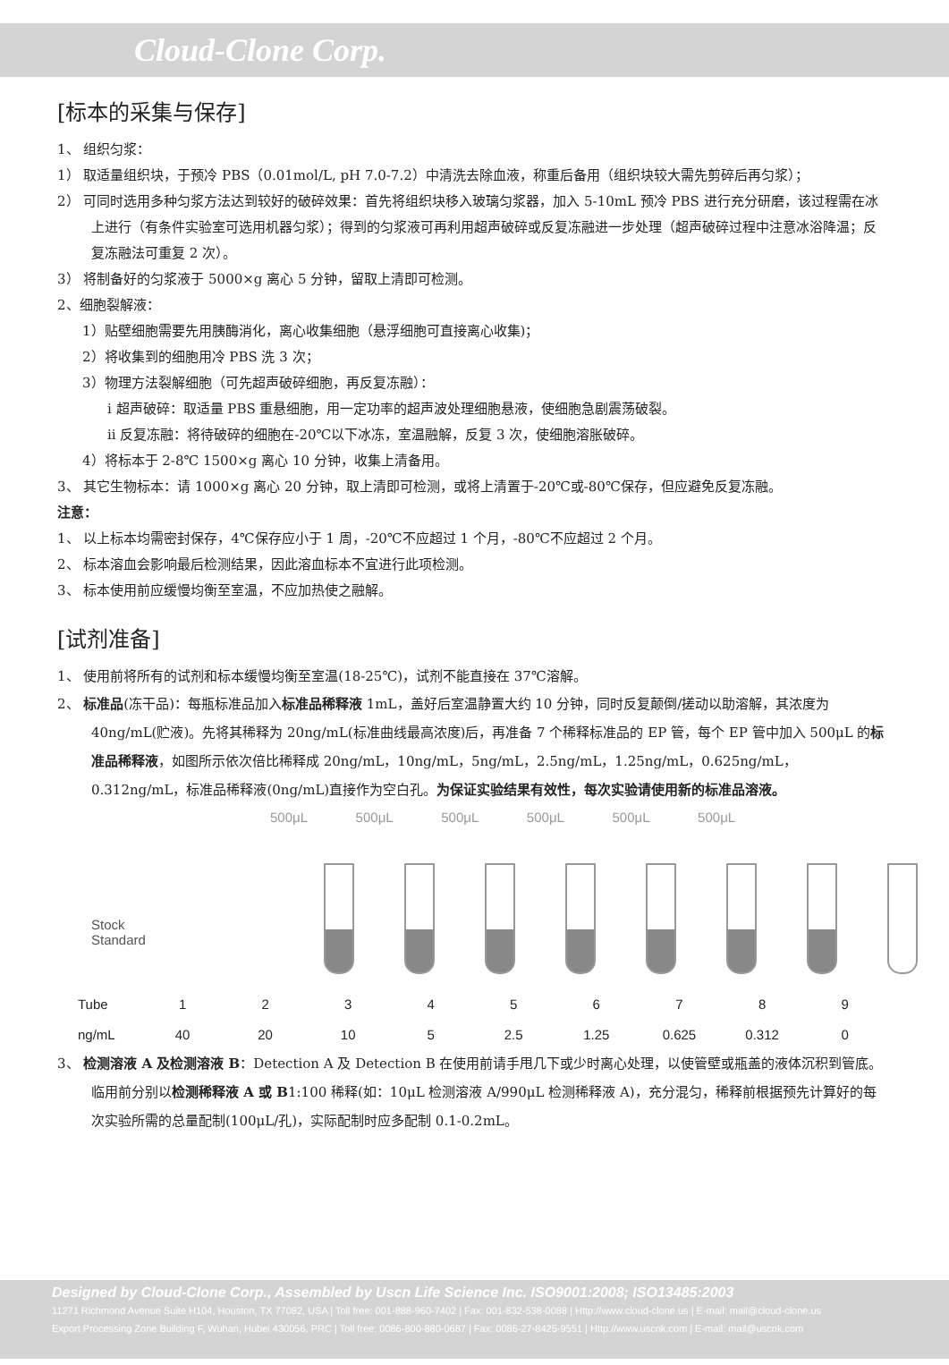Cloud-Clone Corp.
[标本的采集与保存]
1、 组织匀浆：
1） 取适量组织块，于预冷 PBS（0.01mol/L, pH 7.0-7.2）中清洗去除血液，称重后备用（组织块较大需先剪碎后再匀浆）；
2） 可同时选用多种匀浆方法达到较好的破碎效果：首先将组织块移入玻璃匀浆器，加入 5-10mL 预冷 PBS 进行充分研磨，该过程需在冰上进行（有条件实验室可选用机器匀浆）；得到的匀浆液可再利用超声破碎或反复冻融进一步处理（超声破碎过程中注意冰浴降温；反复冻融法可重复 2 次）。
3） 将制备好的匀浆液于 5000×g 离心 5 分钟，留取上清即可检测。
2、细胞裂解液：
1）贴壁细胞需要先用胰酶消化，离心收集细胞（悬浮细胞可直接离心收集)；
2）将收集到的细胞用冷 PBS 洗 3 次；
3）物理方法裂解细胞（可先超声破碎细胞，再反复冻融）：
i 超声破碎：取适量 PBS 重悬细胞，用一定功率的超声波处理细胞悬液，使细胞急剧震荡破裂。
ii 反复冻融：将待破碎的细胞在-20℃以下冰冻，室温融解，反复 3 次，使细胞溶胀破碎。
4）将标本于 2-8℃ 1500×g 离心 10 分钟，收集上清备用。
3、 其它生物标本：请 1000×g 离心 20 分钟，取上清即可检测，或将上清置于-20℃或-80℃保存，但应避免反复冻融。
注意：
1、 以上标本均需密封保存，4℃保存应小于 1 周，-20℃不应超过 1 个月，-80℃不应超过 2 个月。
2、 标本溶血会影响最后检测结果，因此溶血标本不宜进行此项检测。
3、 标本使用前应缓慢均衡至室温，不应加热使之融解。
[试剂准备]
1、 使用前将所有的试剂和标本缓慢均衡至室温(18-25℃)，试剂不能直接在 37℃溶解。
2、 标准品(冻干品)：每瓶标准品加入标准品稀释液 1mL，盖好后室温静置大约 10 分钟，同时反复颠倒/搓动以助溶解，其浓度为 40ng/mL(贮液)。先将其稀释为 20ng/mL(标准曲线最高浓度)后，再准备 7 个稀释标准品的 EP 管，每个 EP 管中加入 500μL 的标准品稀释液，如图所示依次倍比稀释成 20ng/mL，10ng/mL，5ng/mL，2.5ng/mL，1.25ng/mL，0.625ng/mL，0.312ng/mL，标准品稀释液(0ng/mL)直接作为空白孔。为保证实验结果有效性，每次实验请使用新的标准品溶液。
500μL 500μL 500μL 500μL 500μL 500μL
Stock
Standard
| Tube | 1 | 2 | 3 | 4 | 5 | 6 | 7 | 8 | 9 |
| ng/mL | 40 | 20 | 10 | 5 | 2.5 | 1.25 | 0.625 | 0.312 | 0 |
3、 检测溶液 A 及检测溶液 B：Detection A 及 Detection B 在使用前请手甩几下或少时离心处理，以使管壁或瓶盖的液体沉积到管底。临用前分别以检测稀释液 A 或 B1:100 稀释(如：10μL 检测溶液 A/990μL 检测稀释液 A)，充分混匀，稀释前根据预先计算好的每次实验所需的总量配制(100μL/孔)，实际配制时应多配制 0.1-0.2mL。
Designed by Cloud-Clone Corp., Assembled by Uscn Life Science Inc. ISO9001:2008; ISO13485:2003
11271 Richmond Avenue Suite H104, Houston, TX 77082, USA | Toll free: 001-888-960-7402 | Fax: 001-832-538-0088 | Http://www.cloud-clone.us | E-mail: mail@cloud-clone.us
Export Processing Zone Building F, Wuhan, Hubei 430056, PRC | Toll free: 0086-800-880-0687 | Fax: 0086-27-8425-9551 | Http://www.uscnk.com | E-mail: mail@uscnk.com